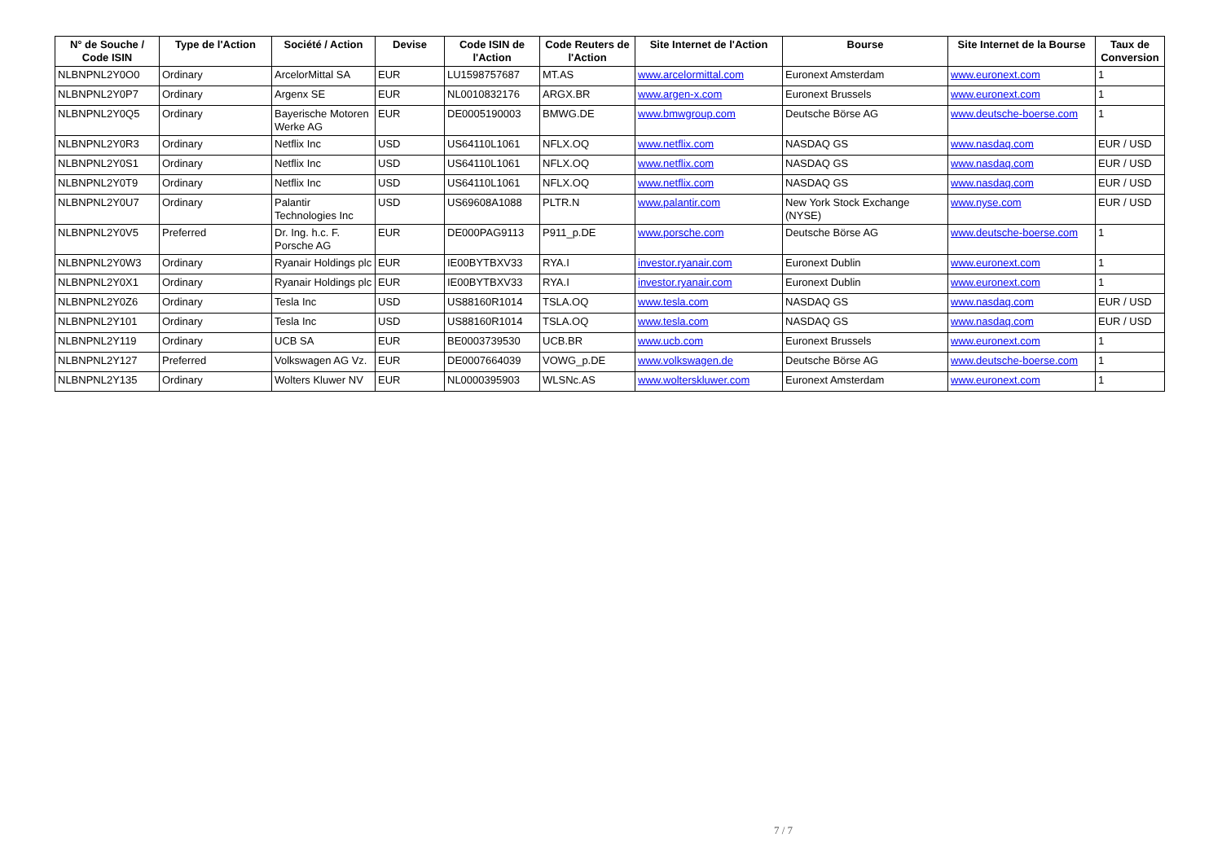| N° de Souche / Code ISIN | Type de l'Action | Société / Action | Devise | Code ISIN de l'Action | Code Reuters de l'Action | Site Internet de l'Action | Bourse | Site Internet de la Bourse | Taux de Conversion |
| --- | --- | --- | --- | --- | --- | --- | --- | --- | --- |
| NLBNPNL2Y0O0 | Ordinary | ArcelorMittal SA | EUR | LU1598757687 | MT.AS | www.arcelormittal.com | Euronext Amsterdam | www.euronext.com | 1 |
| NLBNPNL2Y0P7 | Ordinary | Argenx SE | EUR | NL0010832176 | ARGX.BR | www.argen-x.com | Euronext Brussels | www.euronext.com | 1 |
| NLBNPNL2Y0Q5 | Ordinary | Bayerische Motoren Werke AG | EUR | DE0005190003 | BMWG.DE | www.bmwgroup.com | Deutsche Börse AG | www.deutsche-boerse.com | 1 |
| NLBNPNL2Y0R3 | Ordinary | Netflix Inc | USD | US64110L1061 | NFLX.OQ | www.netflix.com | NASDAQ GS | www.nasdaq.com | EUR / USD |
| NLBNPNL2Y0S1 | Ordinary | Netflix Inc | USD | US64110L1061 | NFLX.OQ | www.netflix.com | NASDAQ GS | www.nasdaq.com | EUR / USD |
| NLBNPNL2Y0T9 | Ordinary | Netflix Inc | USD | US64110L1061 | NFLX.OQ | www.netflix.com | NASDAQ GS | www.nasdaq.com | EUR / USD |
| NLBNPNL2Y0U7 | Ordinary | Palantir Technologies Inc | USD | US69608A1088 | PLTR.N | www.palantir.com | New York Stock Exchange (NYSE) | www.nyse.com | EUR / USD |
| NLBNPNL2Y0V5 | Preferred | Dr. Ing. h.c. F. Porsche AG | EUR | DE000PAG9113 | P911_p.DE | www.porsche.com | Deutsche Börse AG | www.deutsche-boerse.com | 1 |
| NLBNPNL2Y0W3 | Ordinary | Ryanair Holdings plc | EUR | IE00BYTBXV33 | RYA.I | investor.ryanair.com | Euronext Dublin | www.euronext.com | 1 |
| NLBNPNL2Y0X1 | Ordinary | Ryanair Holdings plc | EUR | IE00BYTBXV33 | RYA.I | investor.ryanair.com | Euronext Dublin | www.euronext.com | 1 |
| NLBNPNL2Y0Z6 | Ordinary | Tesla Inc | USD | US88160R1014 | TSLA.OQ | www.tesla.com | NASDAQ GS | www.nasdaq.com | EUR / USD |
| NLBNPNL2Y101 | Ordinary | Tesla Inc | USD | US88160R1014 | TSLA.OQ | www.tesla.com | NASDAQ GS | www.nasdaq.com | EUR / USD |
| NLBNPNL2Y119 | Ordinary | UCB SA | EUR | BE0003739530 | UCB.BR | www.ucb.com | Euronext Brussels | www.euronext.com | 1 |
| NLBNPNL2Y127 | Preferred | Volkswagen AG Vz. | EUR | DE0007664039 | VOWG_p.DE | www.volkswagen.de | Deutsche Börse AG | www.deutsche-boerse.com | 1 |
| NLBNPNL2Y135 | Ordinary | Wolters Kluwer NV | EUR | NL0000395903 | WLSNc.AS | www.wolterskluwer.com | Euronext Amsterdam | www.euronext.com | 1 |
7 / 7